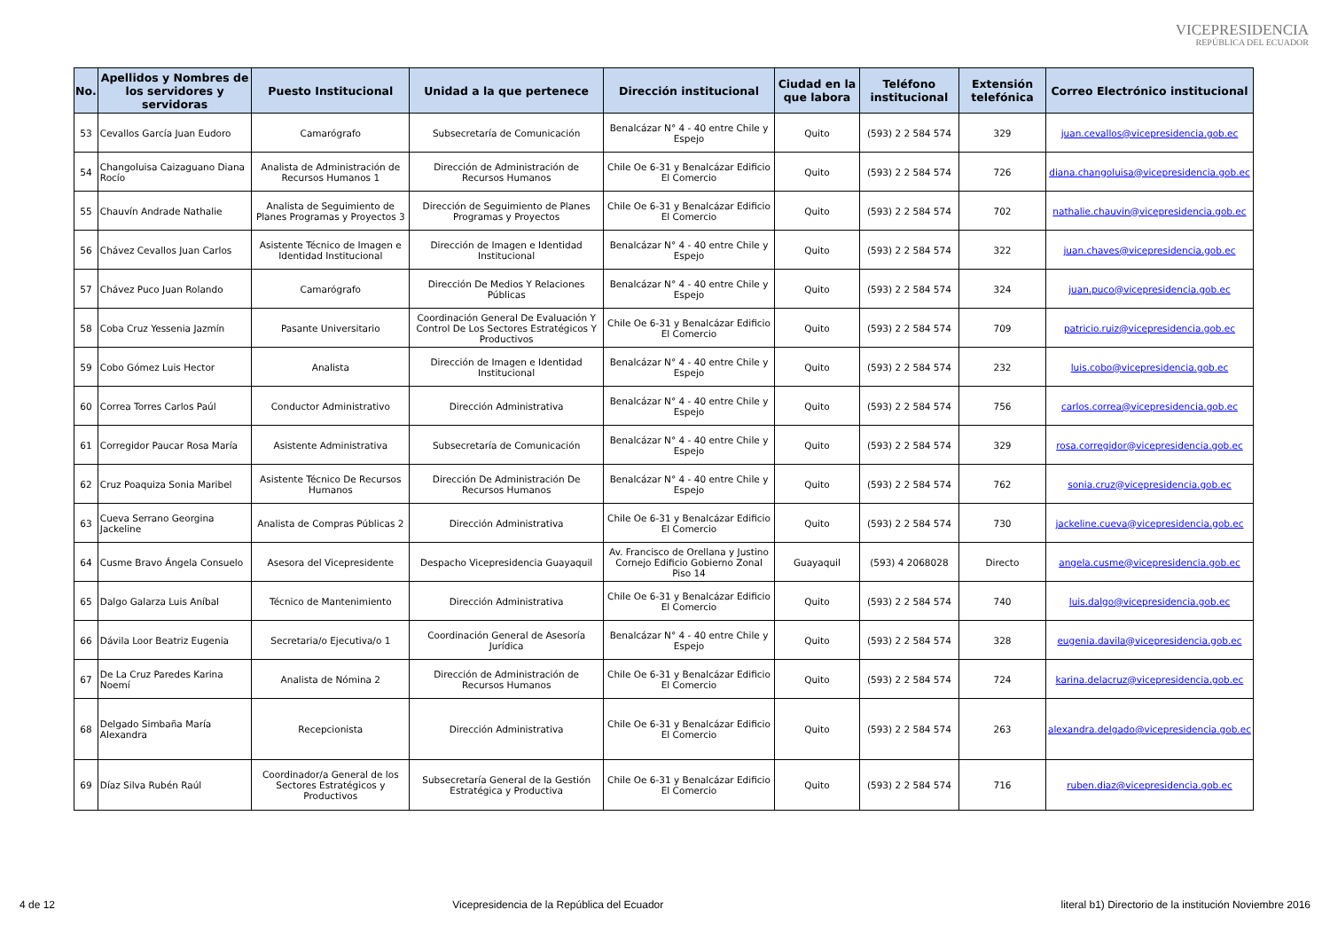VICEPRESIDENCIA
REPÚBLICA DEL ECUADOR
| No. | Apellidos y Nombres de los servidores y servidoras | Puesto Institucional | Unidad a la que pertenece | Dirección institucional | Ciudad en la que labora | Teléfono institucional | Extensión telefónica | Correo Electrónico institucional |
| --- | --- | --- | --- | --- | --- | --- | --- | --- |
| 53 | Cevallos García Juan Eudoro | Camarógrafo | Subsecretaría de Comunicación | Benalcázar N° 4 - 40 entre Chile y Espejo | Quito | (593) 2 2 584 574 | 329 | juan.cevallos@vicepresidencia.gob.ec |
| 54 | Changoluisa Caizaguano Diana Rocío | Analista de Administración de Recursos Humanos 1 | Dirección de Administración de Recursos Humanos | Chile Oe 6-31 y Benalcázar Edificio El Comercio | Quito | (593) 2 2 584 574 | 726 | diana.changoluisa@vicepresidencia.gob.ec |
| 55 | Chauvín Andrade Nathalie | Analista de Seguimiento de Planes Programas y Proyectos 3 | Dirección de Seguimiento de Planes Programas y Proyectos | Chile Oe 6-31 y Benalcázar Edificio El Comercio | Quito | (593) 2 2 584 574 | 702 | nathalie.chauvin@vicepresidencia.gob.ec |
| 56 | Chávez Cevallos Juan Carlos | Asistente Técnico de Imagen e Identidad Institucional | Dirección de Imagen e Identidad Institucional | Benalcázar N° 4 - 40 entre Chile y Espejo | Quito | (593) 2 2 584 574 | 322 | juan.chaves@vicepresidencia.gob.ec |
| 57 | Chávez Puco Juan Rolando | Camarógrafo | Dirección De Medios Y Relaciones Públicas | Benalcázar N° 4 - 40 entre Chile y Espejo | Quito | (593) 2 2 584 574 | 324 | juan.puco@vicepresidencia.gob.ec |
| 58 | Coba Cruz Yessenia Jazmín | Pasante Universitario | Coordinación General De Evaluación Y Control De Los Sectores Estratégicos Y Productivos | Chile Oe 6-31 y Benalcázar Edificio El Comercio | Quito | (593) 2 2 584 574 | 709 | patricio.ruiz@vicepresidencia.gob.ec |
| 59 | Cobo Gómez Luis Hector | Analista | Dirección de Imagen e Identidad Institucional | Benalcázar N° 4 - 40 entre Chile y Espejo | Quito | (593) 2 2 584 574 | 232 | luis.cobo@vicepresidencia.gob.ec |
| 60 | Correa Torres Carlos Paúl | Conductor Administrativo | Dirección Administrativa | Benalcázar N° 4 - 40 entre Chile y Espejo | Quito | (593) 2 2 584 574 | 756 | carlos.correa@vicepresidencia.gob.ec |
| 61 | Corregidor Paucar Rosa María | Asistente Administrativa | Subsecretaría de Comunicación | Benalcázar N° 4 - 40 entre Chile y Espejo | Quito | (593) 2 2 584 574 | 329 | rosa.corregidor@vicepresidencia.gob.ec |
| 62 | Cruz Poaquiza Sonia Maribel | Asistente Técnico De Recursos Humanos | Dirección De Administración De Recursos Humanos | Benalcázar N° 4 - 40 entre Chile y Espejo | Quito | (593) 2 2 584 574 | 762 | sonia.cruz@vicepresidencia.gob.ec |
| 63 | Cueva Serrano Georgina Jackeline | Analista de Compras Públicas 2 | Dirección Administrativa | Chile Oe 6-31 y Benalcázar Edificio El Comercio | Quito | (593) 2 2 584 574 | 730 | jackeline.cueva@vicepresidencia.gob.ec |
| 64 | Cusme Bravo Ángela Consuelo | Asesora del Vicepresidente | Despacho Vicepresidencia Guayaquil | Av. Francisco de Orellana y Justino Cornejo Edificio Gobierno Zonal Piso 14 | Guayaquil | (593) 4 2068028 | Directo | angela.cusme@vicepresidencia.gob.ec |
| 65 | Dalgo Galarza Luis Aníbal | Técnico de Mantenimiento | Dirección Administrativa | Chile Oe 6-31 y Benalcázar Edificio El Comercio | Quito | (593) 2 2 584 574 | 740 | luis.dalgo@vicepresidencia.gob.ec |
| 66 | Dávila Loor Beatriz Eugenia | Secretaria/o Ejecutiva/o 1 | Coordinación General de Asesoría Jurídica | Benalcázar N° 4 - 40 entre Chile y Espejo | Quito | (593) 2 2 584 574 | 328 | eugenia.davila@vicepresidencia.gob.ec |
| 67 | De La Cruz Paredes Karina Noemí | Analista de Nómina 2 | Dirección de Administración de Recursos Humanos | Chile Oe 6-31 y Benalcázar Edificio El Comercio | Quito | (593) 2 2 584 574 | 724 | karina.delacruz@vicepresidencia.gob.ec |
| 68 | Delgado Simbaña María Alexandra | Recepcionista | Dirección Administrativa | Chile Oe 6-31 y Benalcázar Edificio El Comercio | Quito | (593) 2 2 584 574 | 263 | alexandra.delgado@vicepresidencia.gob.ec |
| 69 | Díaz Silva Rubén Raúl | Coordinador/a General de los Sectores Estratégicos y Productivos | Subsecretaría General de la Gestión Estratégica y Productiva | Chile Oe 6-31 y Benalcázar Edificio El Comercio | Quito | (593) 2 2 584 574 | 716 | ruben.diaz@vicepresidencia.gob.ec |
4 de 12 Vicepresidencia de la República del Ecuador literal b1) Directorio de la institución Noviembre 2016